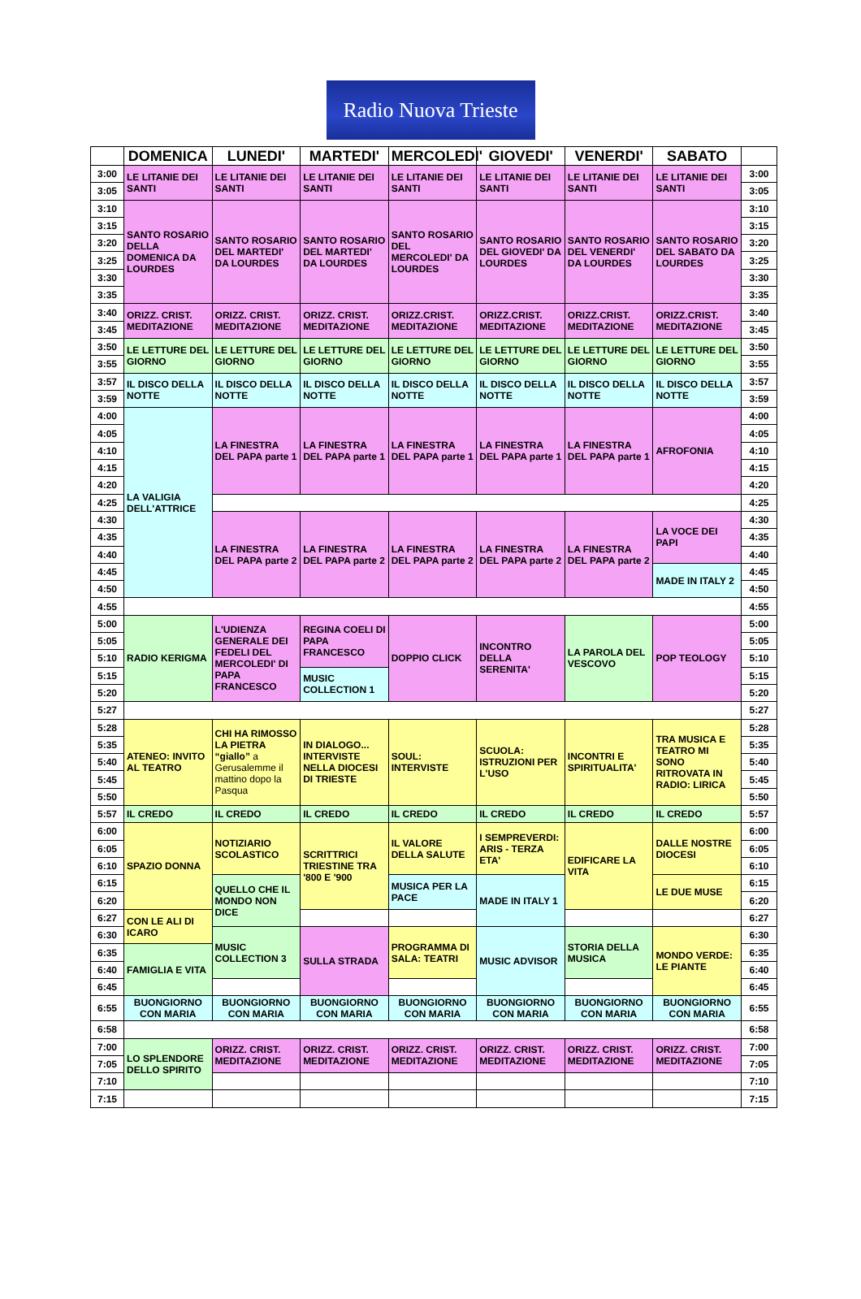Radio Nuova Trieste
| | DOMENICA | LUNEDI' | MARTEDI' | MERCOLEDI' | GIOVEDI' | VENERDI' | SABATO | |
| --- | --- | --- | --- | --- | --- | --- | --- | --- |
| 3:00 | LE LITANIE DEI SANTI | LE LITANIE DEI SANTI | LE LITANIE DEI SANTI | LE LITANIE DEI SANTI | LE LITANIE DEI SANTI | LE LITANIE DEI SANTI | LE LITANIE DEI SANTI | 3:00 |
| 3:05 | | | | | | | | 3:05 |
| 3:10 | SANTO ROSARIO DELLA DOMENICA DA LOURDES | SANTO ROSARIO DEL MARTEDI' DA LOURDES | SANTO ROSARIO DEL MARTEDI' DA LOURDES | SANTO ROSARIO DEL MERCOLEDI' DA LOURDES | SANTO ROSARIO DEL GIOVEDI' DA LOURDES | SANTO ROSARIO DEL VENERDI' DA LOURDES | SANTO ROSARIO DEL SABATO DA LOURDES | 3:10 |
| 3:15 | | | | | | | | 3:15 |
| 3:20 | | | | | | | | 3:20 |
| 3:25 | | | | | | | | 3:25 |
| 3:30 | | | | | | | | 3:30 |
| 3:35 | | | | | | | | 3:35 |
| 3:40 | ORIZZ. CRIST. MEDITAZIONE | ORIZZ. CRIST. MEDITAZIONE | ORIZZ. CRIST. MEDITAZIONE | ORIZZ.CRIST. MEDITAZIONE | ORIZZ.CRIST. MEDITAZIONE | ORIZZ.CRIST. MEDITAZIONE | ORIZZ.CRIST. MEDITAZIONE | 3:40 |
| 3:45 | | | | | | | | 3:45 |
| 3:50 | LE LETTURE DEL GIORNO | LE LETTURE DEL GIORNO | LE LETTURE DEL GIORNO | LE LETTURE DEL GIORNO | LE LETTURE DEL GIORNO | LE LETTURE DEL GIORNO | LE LETTURE DEL GIORNO | 3:50 |
| 3:55 | | | | | | | | 3:55 |
| 3:57 | IL DISCO DELLA NOTTE | IL DISCO DELLA NOTTE | IL DISCO DELLA NOTTE | IL DISCO DELLA NOTTE | IL DISCO DELLA NOTTE | IL DISCO DELLA NOTTE | IL DISCO DELLA NOTTE | 3:57 |
| 3:59 | | | | | | | | 3:59 |
| 4:00 | LA VALIGIA DELL'ATTRICE | LA FINESTRA DEL PAPA parte 1 | LA FINESTRA DEL PAPA parte 1 | LA FINESTRA DEL PAPA parte 1 | LA FINESTRA DEL PAPA parte 1 | LA FINESTRA DEL PAPA parte 1 | AFROFONIA | 4:00 |
| 4:05 | | | | | | | | 4:05 |
| 4:10 | | | | | | | | 4:10 |
| 4:15 | | | | | | | | 4:15 |
| 4:20 | | | | | | | | 4:20 |
| 4:25 | | | | | | | | 4:25 |
| 4:30 | | LA FINESTRA DEL PAPA parte 2 | LA FINESTRA DEL PAPA parte 2 | LA FINESTRA DEL PAPA parte 2 | LA FINESTRA DEL PAPA parte 2 | LA FINESTRA DEL PAPA parte 2 | LA VOCE DEI PAPI | 4:30 |
| 4:35 | | | | | | | | 4:35 |
| 4:40 | | | | | | | | 4:40 |
| 4:45 | | | | | | | MADE IN ITALY 2 | 4:45 |
| 4:50 | | | | | | | | 4:50 |
| 4:55 | | | | | | | | 4:55 |
| 5:00 | RADIO KERIGMA | L'UDIENZA GENERALE DEI FEDELI DEL MERCOLEDI' DI PAPA FRANCESCO | REGINA COELI DI PAPA FRANCESCO | DOPPIO CLICK | INCONTRO DELLA SERENITA' | LA PAROLA DEL VESCOVO | POP TEOLOGY | 5:00 |
| 5:05 | | | | | | | | 5:05 |
| 5:10 | | | | | | | | 5:10 |
| 5:15 | | | MUSIC COLLECTION 1 | | | | | 5:15 |
| 5:20 | | | | | | | | 5:20 |
| 5:27 | | | | | | | | 5:27 |
| 5:28 | ATENEO: INVITO AL TEATRO | CHI HA RIMOSSO LA PIETRA “giallo” a Gerusalemme il mattino dopo la Pasqua | IN DIALOGO... INTERVISTE NELLA DIOCESI DI TRIESTE | SOUL: INTERVISTE | SCUOLA: ISTRUZIONI PER L'USO | INCONTRI E SPIRITUALITA' | TRA MUSICA E TEATRO MI SONO RITROVATA IN RADIO: LIRICA | 5:28 |
| 5:35 | | | | | | | | 5:35 |
| 5:40 | | | | | | | | 5:40 |
| 5:45 | | | | | | | | 5:45 |
| 5:50 | | | | | | | | 5:50 |
| 5:57 | IL CREDO | IL CREDO | IL CREDO | IL CREDO | IL CREDO | IL CREDO | IL CREDO | 5:57 |
| 6:00 | SPAZIO DONNA | NOTIZIARIO SCOLASTICO | SCRITTRICI TRIESTINE TRA '800 E '900 | IL VALORE DELLA SALUTE | I SEMPREVERDI: ARIS - TERZA ETA' | EDIFICARE LA VITA | DALLE NOSTRE DIOCESI | 6:00 |
| 6:05 | | | | | | | | 6:05 |
| 6:10 | | | | | | | | 6:10 |
| 6:15 | | QUELLO CHE IL MONDO NON DICE | | MUSICA PER LA PACE | MADE IN ITALY 1 | | LE DUE MUSE | 6:15 |
| 6:20 | | | | | | | | 6:20 |
| 6:27 | CON LE ALI DI ICARO | | | | | | | 6:27 |
| 6:30 | | MUSIC COLLECTION 3 | SULLA STRADA | PROGRAMMA DI SALA: TEATRI | MUSIC ADVISOR | STORIA DELLA MUSICA | MONDO VERDE: LE PIANTE | 6:30 |
| 6:35 | FAMIGLIA E VITA | | | | | | | 6:35 |
| 6:40 | | | | | | | | 6:40 |
| 6:45 | | | | | | | | 6:45 |
| 6:55 | BUONGIORNO CON MARIA | BUONGIORNO CON MARIA | BUONGIORNO CON MARIA | BUONGIORNO CON MARIA | BUONGIORNO CON MARIA | BUONGIORNO CON MARIA | BUONGIORNO CON MARIA | 6:55 |
| 6:58 | | | | | | | | 6:58 |
| 7:00 | LO SPLENDORE DELLO SPIRITO | ORIZZ. CRIST. MEDITAZIONE | ORIZZ. CRIST. MEDITAZIONE | ORIZZ. CRIST. MEDITAZIONE | ORIZZ. CRIST. MEDITAZIONE | ORIZZ. CRIST. MEDITAZIONE | ORIZZ. CRIST. MEDITAZIONE | 7:00 |
| 7:05 | | | | | | | | 7:05 |
| 7:10 | | | | | | | | 7:10 |
| 7:15 | | | | | | | | 7:15 |